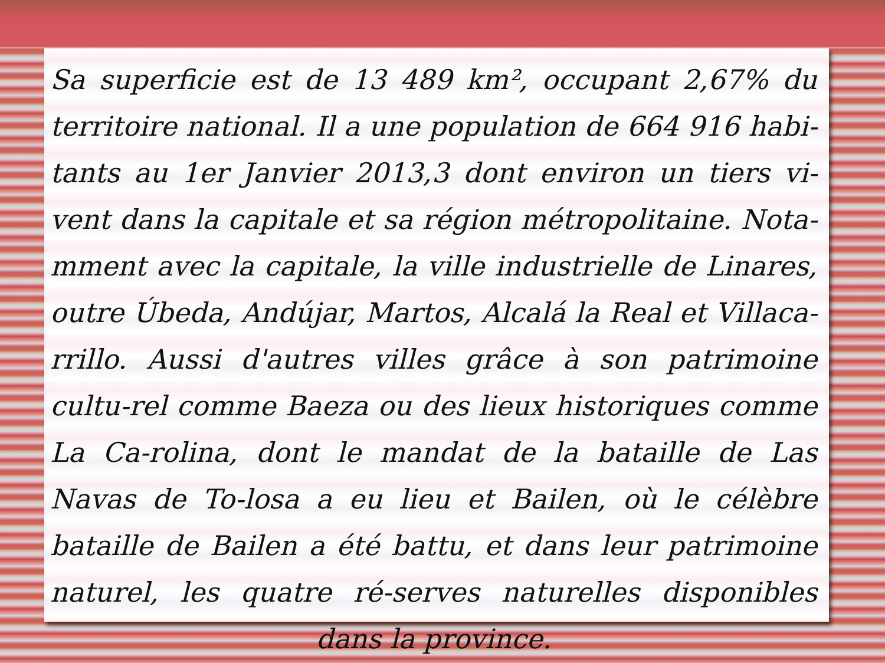Sa superficie est de 13 489 km², occupant 2,67% du territoire national. Il a une population de 664 916 habi-tants au 1er Janvier 2013,3 dont environ un tiers vi-vent dans la capitale et sa région métropolitaine. Nota-mment avec la capitale, la ville industrielle de Linares, outre Úbeda, Andújar, Martos, Alcalá la Real et Villaca-rrillo. Aussi d'autres villes grâce à son patrimoine cultu-rel comme Baeza ou des lieux historiques comme La Ca-rolina, dont le mandat de la bataille de Las Navas de To-losa a eu lieu et Bailen, où le célèbre bataille de Bailen a été battu, et dans leur patrimoine naturel, les quatre ré-serves naturelles disponibles dans la province.